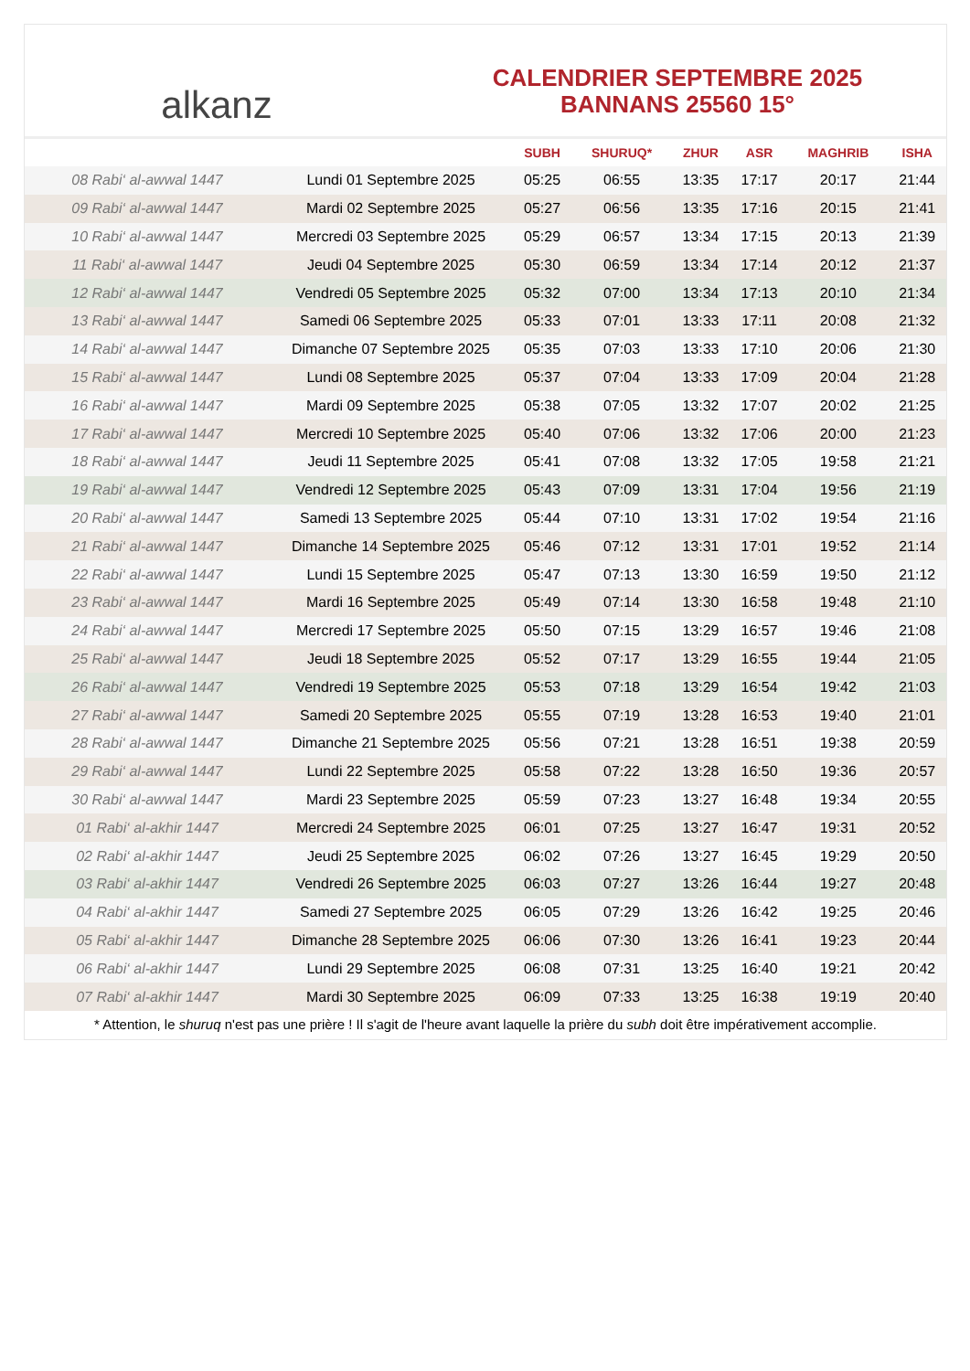alkanz
CALENDRIER SEPTEMBRE 2025
BANNANS 25560 15°
| | | SUBH | SHURUQ* | ZHUR | ASR | MAGHRIB | ISHA |
| --- | --- | --- | --- | --- | --- | --- | --- |
| 08 Rabi‘ al-awwal 1447 | Lundi 01 Septembre 2025 | 05:25 | 06:55 | 13:35 | 17:17 | 20:17 | 21:44 |
| 09 Rabi‘ al-awwal 1447 | Mardi 02 Septembre 2025 | 05:27 | 06:56 | 13:35 | 17:16 | 20:15 | 21:41 |
| 10 Rabi‘ al-awwal 1447 | Mercredi 03 Septembre 2025 | 05:29 | 06:57 | 13:34 | 17:15 | 20:13 | 21:39 |
| 11 Rabi‘ al-awwal 1447 | Jeudi 04 Septembre 2025 | 05:30 | 06:59 | 13:34 | 17:14 | 20:12 | 21:37 |
| 12 Rabi‘ al-awwal 1447 | Vendredi 05 Septembre 2025 | 05:32 | 07:00 | 13:34 | 17:13 | 20:10 | 21:34 |
| 13 Rabi‘ al-awwal 1447 | Samedi 06 Septembre 2025 | 05:33 | 07:01 | 13:33 | 17:11 | 20:08 | 21:32 |
| 14 Rabi‘ al-awwal 1447 | Dimanche 07 Septembre 2025 | 05:35 | 07:03 | 13:33 | 17:10 | 20:06 | 21:30 |
| 15 Rabi‘ al-awwal 1447 | Lundi 08 Septembre 2025 | 05:37 | 07:04 | 13:33 | 17:09 | 20:04 | 21:28 |
| 16 Rabi‘ al-awwal 1447 | Mardi 09 Septembre 2025 | 05:38 | 07:05 | 13:32 | 17:07 | 20:02 | 21:25 |
| 17 Rabi‘ al-awwal 1447 | Mercredi 10 Septembre 2025 | 05:40 | 07:06 | 13:32 | 17:06 | 20:00 | 21:23 |
| 18 Rabi‘ al-awwal 1447 | Jeudi 11 Septembre 2025 | 05:41 | 07:08 | 13:32 | 17:05 | 19:58 | 21:21 |
| 19 Rabi‘ al-awwal 1447 | Vendredi 12 Septembre 2025 | 05:43 | 07:09 | 13:31 | 17:04 | 19:56 | 21:19 |
| 20 Rabi‘ al-awwal 1447 | Samedi 13 Septembre 2025 | 05:44 | 07:10 | 13:31 | 17:02 | 19:54 | 21:16 |
| 21 Rabi‘ al-awwal 1447 | Dimanche 14 Septembre 2025 | 05:46 | 07:12 | 13:31 | 17:01 | 19:52 | 21:14 |
| 22 Rabi‘ al-awwal 1447 | Lundi 15 Septembre 2025 | 05:47 | 07:13 | 13:30 | 16:59 | 19:50 | 21:12 |
| 23 Rabi‘ al-awwal 1447 | Mardi 16 Septembre 2025 | 05:49 | 07:14 | 13:30 | 16:58 | 19:48 | 21:10 |
| 24 Rabi‘ al-awwal 1447 | Mercredi 17 Septembre 2025 | 05:50 | 07:15 | 13:29 | 16:57 | 19:46 | 21:08 |
| 25 Rabi‘ al-awwal 1447 | Jeudi 18 Septembre 2025 | 05:52 | 07:17 | 13:29 | 16:55 | 19:44 | 21:05 |
| 26 Rabi‘ al-awwal 1447 | Vendredi 19 Septembre 2025 | 05:53 | 07:18 | 13:29 | 16:54 | 19:42 | 21:03 |
| 27 Rabi‘ al-awwal 1447 | Samedi 20 Septembre 2025 | 05:55 | 07:19 | 13:28 | 16:53 | 19:40 | 21:01 |
| 28 Rabi‘ al-awwal 1447 | Dimanche 21 Septembre 2025 | 05:56 | 07:21 | 13:28 | 16:51 | 19:38 | 20:59 |
| 29 Rabi‘ al-awwal 1447 | Lundi 22 Septembre 2025 | 05:58 | 07:22 | 13:28 | 16:50 | 19:36 | 20:57 |
| 30 Rabi‘ al-awwal 1447 | Mardi 23 Septembre 2025 | 05:59 | 07:23 | 13:27 | 16:48 | 19:34 | 20:55 |
| 01 Rabi‘ al-akhir 1447 | Mercredi 24 Septembre 2025 | 06:01 | 07:25 | 13:27 | 16:47 | 19:31 | 20:52 |
| 02 Rabi‘ al-akhir 1447 | Jeudi 25 Septembre 2025 | 06:02 | 07:26 | 13:27 | 16:45 | 19:29 | 20:50 |
| 03 Rabi‘ al-akhir 1447 | Vendredi 26 Septembre 2025 | 06:03 | 07:27 | 13:26 | 16:44 | 19:27 | 20:48 |
| 04 Rabi‘ al-akhir 1447 | Samedi 27 Septembre 2025 | 06:05 | 07:29 | 13:26 | 16:42 | 19:25 | 20:46 |
| 05 Rabi‘ al-akhir 1447 | Dimanche 28 Septembre 2025 | 06:06 | 07:30 | 13:26 | 16:41 | 19:23 | 20:44 |
| 06 Rabi‘ al-akhir 1447 | Lundi 29 Septembre 2025 | 06:08 | 07:31 | 13:25 | 16:40 | 19:21 | 20:42 |
| 07 Rabi‘ al-akhir 1447 | Mardi 30 Septembre 2025 | 06:09 | 07:33 | 13:25 | 16:38 | 19:19 | 20:40 |
* Attention, le shuruq n'est pas une prière ! Il s'agit de l'heure avant laquelle la prière du subh doit être impérativement accomplie.